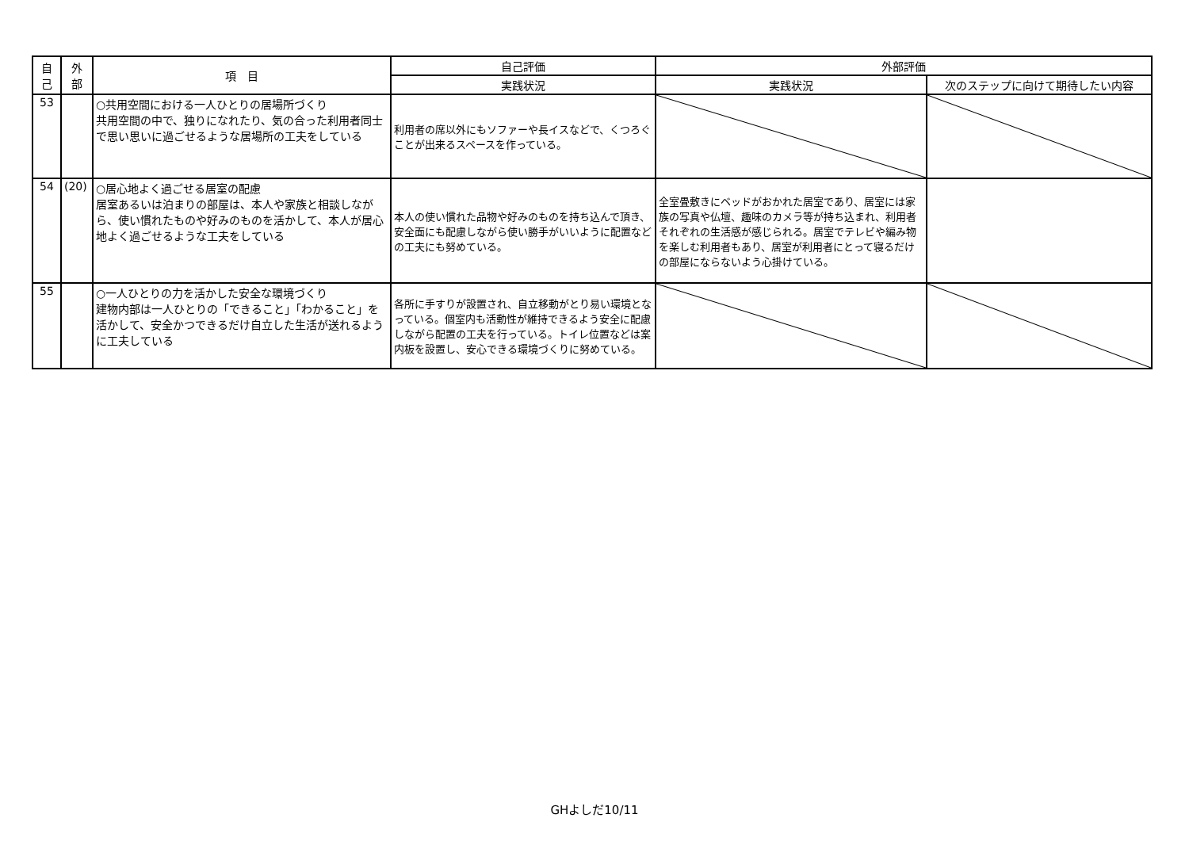| 自 己 | 外 部 | 項 目 | 自己評価 | 外部評価 | |
| --- | --- | --- | --- | --- | --- |
| | | | 実践状況 | 実践状況 | 次のステップに向けて期待したい内容 |
| 53 | | ○共用空間における一人ひとりの居場所づくり 共用空間の中で、独りになれたり、気の合った利用者同士で思い思いに過ごせるような居場所の工夫をしている | 利用者の席以外にもソファーや長イスなどで、くつろぐことが出来るスペースを作っている。 | | |
| 54 | (20) | ○居心地よく過ごせる居室の配慮 居室あるいは泊まりの部屋は、本人や家族と相談しながら、使い慣れたものや好みのものを活かして、本人が居心地よく過ごせるような工夫をしている | 本人の使い慣れた品物や好みのものを持ち込んで頂き、安全面にも配慮しながら使い勝手がいいように配置などの工夫にも努めている。 | 全室畳敷きにベッドがおかれた居室であり、居室には家族の写真や仏壇、趣味のカメラ等が持ち込まれ、利用者それぞれの生活感が感じられる。居室でテレビや編み物を楽しむ利用者もあり、居室が利用者にとって寝るだけの部屋にならないよう心掛けている。 | |
| 55 | | ○一人ひとりの力を活かした安全な環境づくり 建物内部は一人ひとりの「できること」「わかること」を活かして、安全かつできるだけ自立した生活が送れるように工夫している | 各所に手すりが設置され、自立移動がとり易い環境となっている。個室内も活動性が維持できるよう安全に配慮しながら配置の工夫を行っている。トイレ位置などは案内板を設置し、安心できる環境づくりに努めている。 | | |
GHよしだ10/11